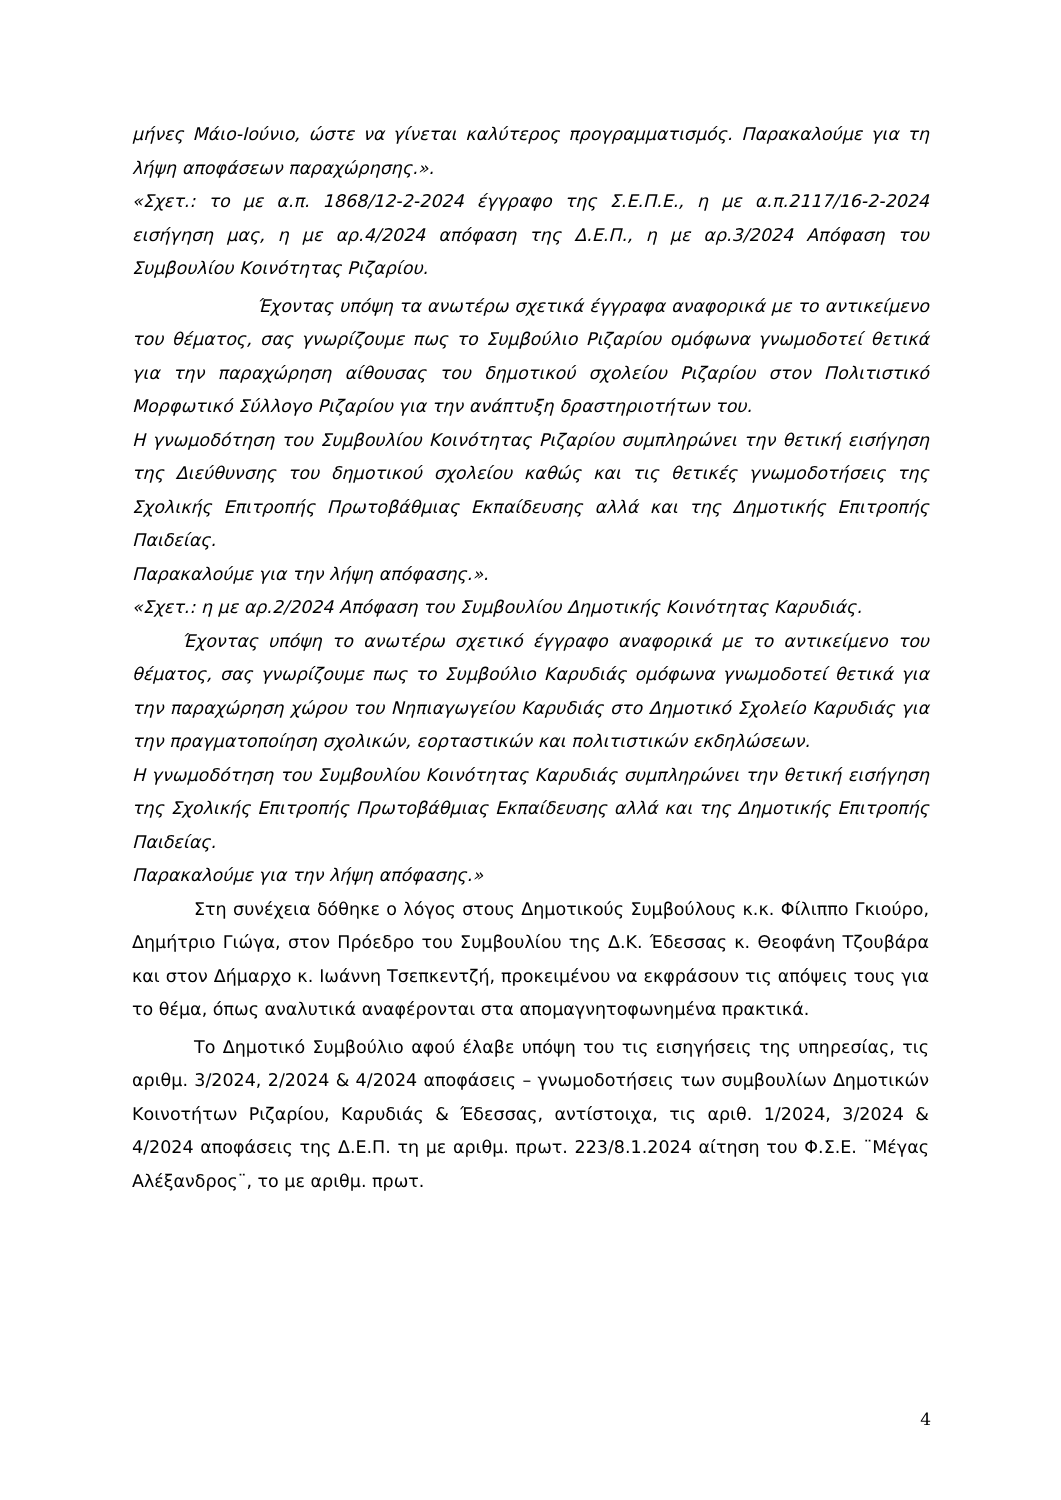μήνες Μάιο-Ιούνιο, ώστε να γίνεται καλύτερος προγραμματισμός. Παρακαλούμε για τη λήψη αποφάσεων παραχώρησης.».
«Σχετ.: το με α.π. 1868/12-2-2024 έγγραφο της Σ.Ε.Π.Ε., η με α.π.2117/16-2-2024 εισήγηση μας, η με αρ.4/2024 απόφαση της Δ.Ε.Π., η με αρ.3/2024 Απόφαση του Συμβουλίου Κοινότητας Ριζαρίου.
Έχοντας υπόψη τα ανωτέρω σχετικά έγγραφα αναφορικά με το αντικείμενο του θέματος, σας γνωρίζουμε πως το Συμβούλιο Ριζαρίου ομόφωνα γνωμοδοτεί θετικά για την παραχώρηση αίθουσας του δημοτικού σχολείου Ριζαρίου στον Πολιτιστικό Μορφωτικό Σύλλογο Ριζαρίου για την ανάπτυξη δραστηριοτήτων του.
Η γνωμοδότηση του Συμβουλίου Κοινότητας Ριζαρίου συμπληρώνει την θετική εισήγηση της Διεύθυνσης του δημοτικού σχολείου καθώς και τις θετικές γνωμοδοτήσεις της Σχολικής Επιτροπής Πρωτοβάθμιας Εκπαίδευσης αλλά και της Δημοτικής Επιτροπής Παιδείας.
Παρακαλούμε για την λήψη απόφασης.».
«Σχετ.: η με αρ.2/2024 Απόφαση του Συμβουλίου Δημοτικής Κοινότητας Καρυδιάς.
Έχοντας υπόψη το ανωτέρω σχετικό έγγραφο αναφορικά με το αντικείμενο του θέματος, σας γνωρίζουμε πως το Συμβούλιο Καρυδιάς ομόφωνα γνωμοδοτεί θετικά για την παραχώρηση χώρου του Νηπιαγωγείου Καρυδιάς στο Δημοτικό Σχολείο Καρυδιάς για την πραγματοποίηση σχολικών, εορταστικών και πολιτιστικών εκδηλώσεων.
Η γνωμοδότηση του Συμβουλίου Κοινότητας Καρυδιάς συμπληρώνει την θετική εισήγηση της Σχολικής Επιτροπής Πρωτοβάθμιας Εκπαίδευσης αλλά και της Δημοτικής Επιτροπής Παιδείας.
Παρακαλούμε για την λήψη απόφασης.»
Στη συνέχεια δόθηκε ο λόγος στους Δημοτικούς Συμβούλους κ.κ. Φίλιππο Γκιούρο, Δημήτριο Γιώγα, στον Πρόεδρο του Συμβουλίου της Δ.Κ. Έδεσσας κ. Θεοφάνη Τζουβάρα και στον Δήμαρχο κ. Ιωάννη Τσεπκεντζή, προκειμένου να εκφράσουν τις απόψεις τους για το θέμα, όπως αναλυτικά αναφέρονται στα απομαγνητοφωνημένα πρακτικά.
Το Δημοτικό Συμβούλιο αφού έλαβε υπόψη του τις εισηγήσεις της υπηρεσίας, τις αριθμ. 3/2024, 2/2024 & 4/2024 αποφάσεις – γνωμοδοτήσεις των συμβουλίων Δημοτικών Κοινοτήτων Ριζαρίου, Καρυδιάς & Έδεσσας, αντίστοιχα, τις αριθ. 1/2024, 3/2024 & 4/2024 αποφάσεις της Δ.Ε.Π. τη με αριθμ. πρωτ. 223/8.1.2024 αίτηση του Φ.Σ.Ε. ¨Μέγας Αλέξανδρος¨, το με αριθμ. πρωτ.
4